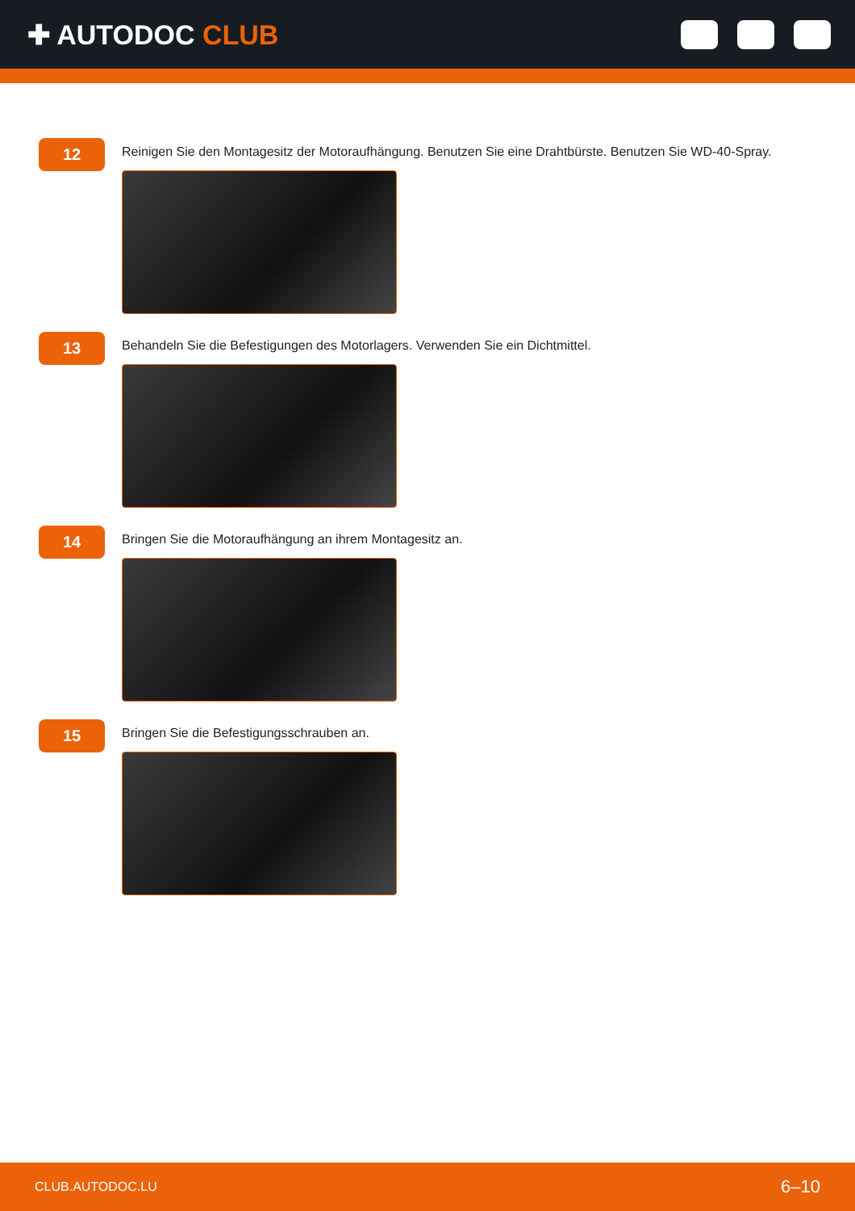✚ AUTODOC CLUB
12
Reinigen Sie den Montagesitz der Motoraufhängung. Benutzen Sie eine Drahtbürste. Benutzen Sie WD-40-Spray.
13
Behandeln Sie die Befestigungen des Motorlagers. Verwenden Sie ein Dichtmittel.
14
Bringen Sie die Motoraufhängung an ihrem Montagesitz an.
15
Bringen Sie die Befestigungsschrauben an.
CLUB.AUTODOC.LU 6–10